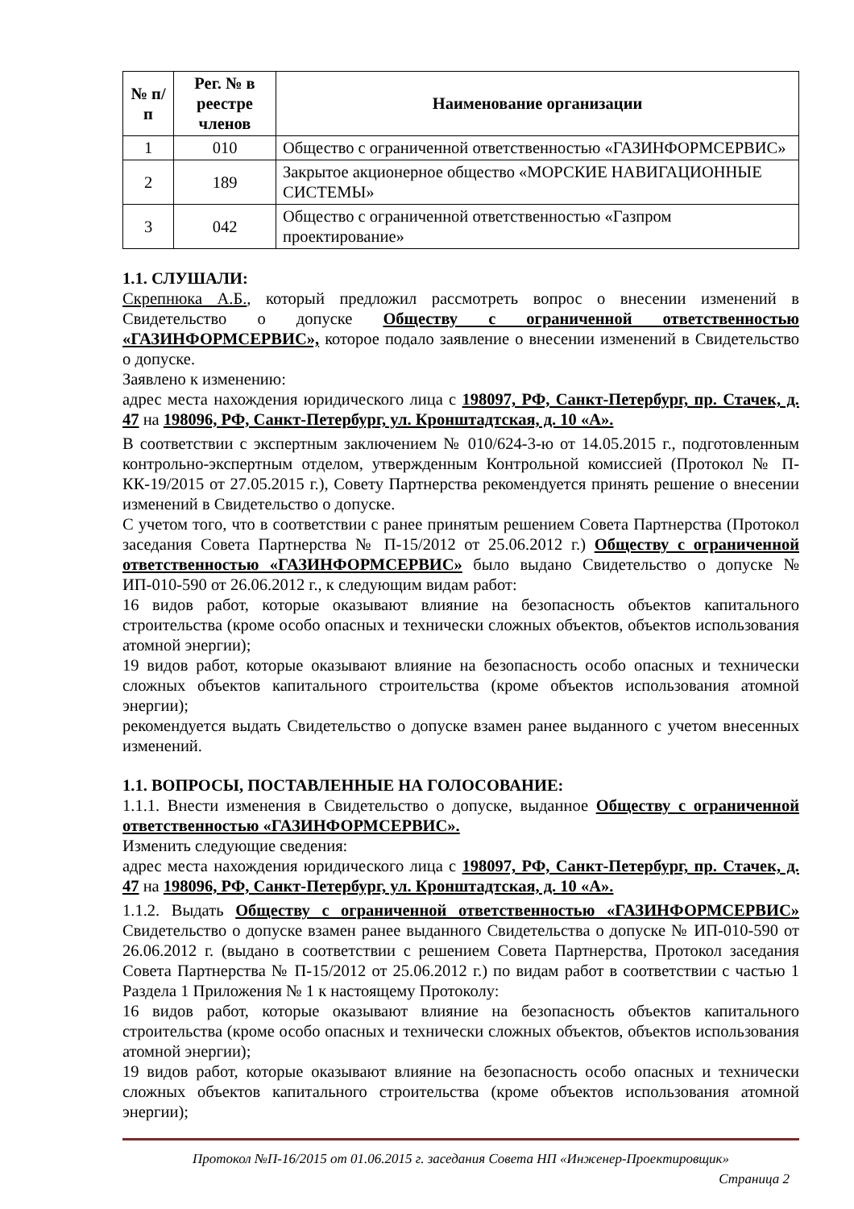| № п/п | Рег. № в реестре членов | Наименование организации |
| --- | --- | --- |
| 1 | 010 | Общество с ограниченной ответственностью «ГАЗИНФОРМСЕРВИС» |
| 2 | 189 | Закрытое акционерное общество «МОРСКИЕ НАВИГАЦИОННЫЕ СИСТЕМЫ» |
| 3 | 042 | Общество с ограниченной ответственностью «Газпром проектирование» |
1.1. СЛУШАЛИ:
Скрепнюка А.Б., который предложил рассмотреть вопрос о внесении изменений в Свидетельство о допуске Обществу с ограниченной ответственностью «ГАЗИНФОРМСЕРВИС», которое подало заявление о внесении изменений в Свидетельство о допуске.
Заявлено к изменению:
адрес места нахождения юридического лица с 198097, РФ, Санкт-Петербург, пр. Стачек, д. 47 на 198096, РФ, Санкт-Петербург, ул. Кронштадтская, д. 10 «А».
В соответствии с экспертным заключением № 010/624-3-ю от 14.05.2015 г., подготовленным контрольно-экспертным отделом, утвержденным Контрольной комиссией (Протокол № П-КК-19/2015 от 27.05.2015 г.), Совету Партнерства рекомендуется принять решение о внесении изменений в Свидетельство о допуске.
С учетом того, что в соответствии с ранее принятым решением Совета Партнерства (Протокол заседания Совета Партнерства № П-15/2012 от 25.06.2012 г.) Обществу с ограниченной ответственностью «ГАЗИНФОРМСЕРВИС» было выдано Свидетельство о допуске № ИП-010-590 от 26.06.2012 г., к следующим видам работ:
16 видов работ, которые оказывают влияние на безопасность объектов капитального строительства (кроме особо опасных и технически сложных объектов, объектов использования атомной энергии);
19 видов работ, которые оказывают влияние на безопасность особо опасных и технически сложных объектов капитального строительства (кроме объектов использования атомной энергии);
рекомендуется выдать Свидетельство о допуске взамен ранее выданного с учетом внесенных изменений.
1.1. ВОПРОСЫ, ПОСТАВЛЕННЫЕ НА ГОЛОСОВАНИЕ:
1.1.1. Внести изменения в Свидетельство о допуске, выданное Обществу с ограниченной ответственностью «ГАЗИНФОРМСЕРВИС».
Изменить следующие сведения:
адрес места нахождения юридического лица с 198097, РФ, Санкт-Петербург, пр. Стачек, д. 47 на 198096, РФ, Санкт-Петербург, ул. Кронштадтская, д. 10 «А».
1.1.2. Выдать Обществу с ограниченной ответственностью «ГАЗИНФОРМСЕРВИС» Свидетельство о допуске взамен ранее выданного Свидетельства о допуске № ИП-010-590 от 26.06.2012 г. (выдано в соответствии с решением Совета Партнерства, Протокол заседания Совета Партнерства № П-15/2012 от 25.06.2012 г.) по видам работ в соответствии с частью 1 Раздела 1 Приложения № 1 к настоящему Протоколу:
16 видов работ, которые оказывают влияние на безопасность объектов капитального строительства (кроме особо опасных и технически сложных объектов, объектов использования атомной энергии);
19 видов работ, которые оказывают влияние на безопасность особо опасных и технически сложных объектов капитального строительства (кроме объектов использования атомной энергии);
Протокол №П-16/2015 от 01.06.2015 г. заседания Совета НП «Инженер-Проектировщик»
Страница 2